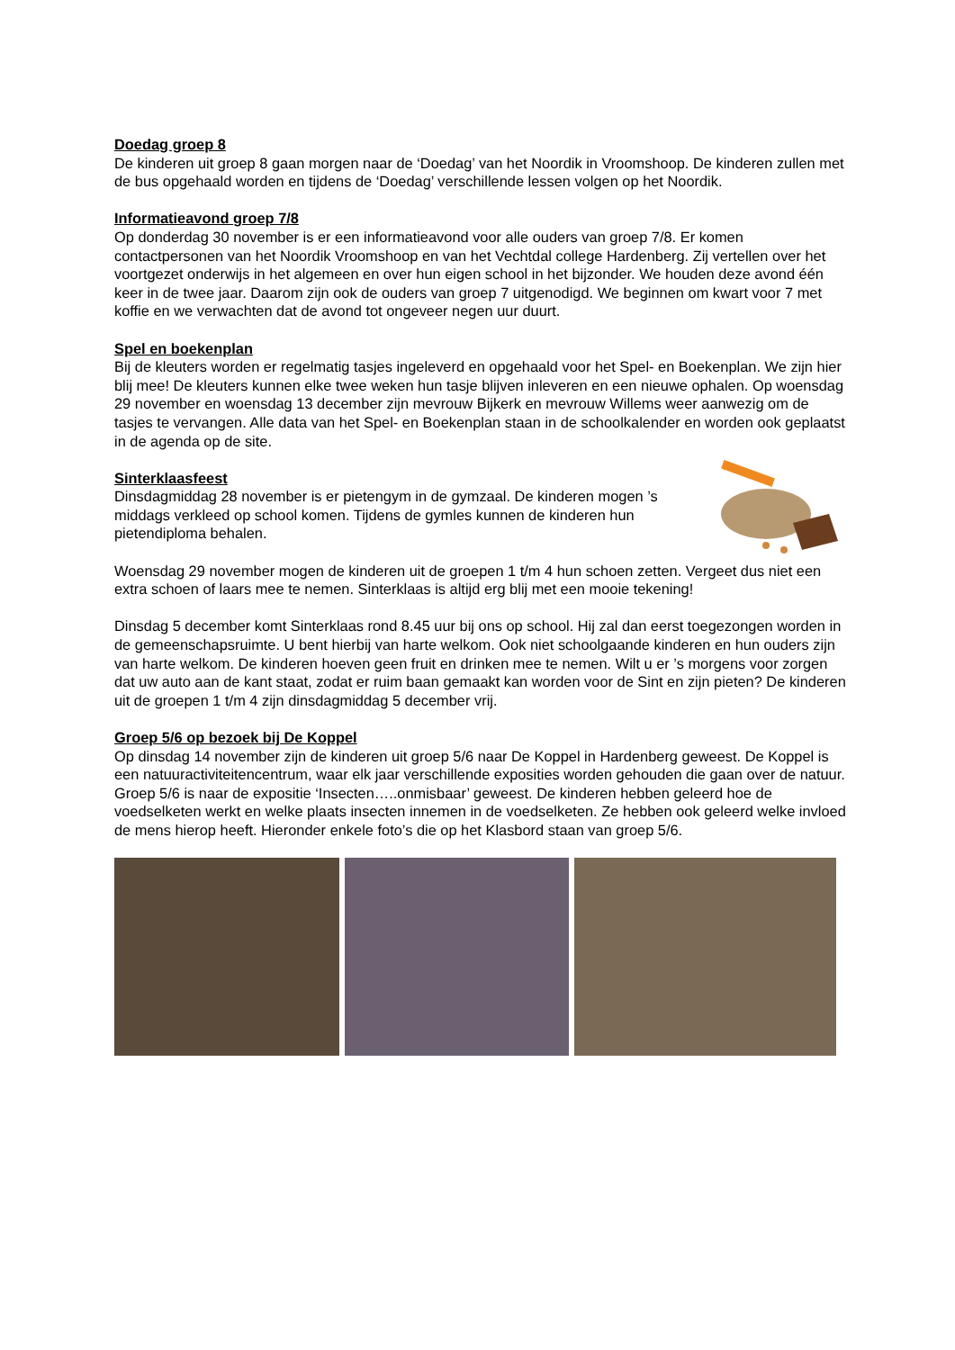Doedag groep 8
De kinderen uit groep 8 gaan morgen naar de ‘Doedag’ van het Noordik in Vroomshoop. De kinderen zullen met de bus opgehaald worden en tijdens de ‘Doedag’ verschillende lessen volgen op het Noordik.
Informatieavond groep 7/8
Op donderdag 30 november is er een informatieavond voor alle ouders van groep 7/8. Er komen contactpersonen van het Noordik Vroomshoop en van het Vechtdal college Hardenberg. Zij vertellen over het voortgezet onderwijs in het algemeen en over hun eigen school in het bijzonder. We houden deze avond één keer in de twee jaar. Daarom zijn ook de ouders van groep 7 uitgenodigd. We beginnen om kwart voor 7 met koffie en we verwachten dat de avond tot ongeveer negen uur duurt.
Spel en boekenplan
Bij de kleuters worden er regelmatig tasjes ingeleverd en opgehaald voor het Spel- en Boekenplan. We zijn hier blij mee! De kleuters kunnen elke twee weken hun tasje blijven inleveren en een nieuwe ophalen. Op woensdag 29 november en woensdag 13 december zijn mevrouw Bijkerk en mevrouw Willems weer aanwezig om de tasjes te vervangen. Alle data van het Spel- en Boekenplan staan in de schoolkalender en worden ook geplaatst in de agenda op de site.
Sinterklaasfeest
Dinsdagmiddag 28 november is er pietengym in de gymzaal. De kinderen mogen ’s middags verkleed op school komen. Tijdens de gymles kunnen de kinderen hun pietendiploma behalen.
Woensdag 29 november mogen de kinderen uit de groepen 1 t/m 4 hun schoen zetten. Vergeet dus niet een extra schoen of laars mee te nemen. Sinterklaas is altijd erg blij met een mooie tekening!
Dinsdag 5 december komt Sinterklaas rond 8.45 uur bij ons op school. Hij zal dan eerst toegezongen worden in de gemeenschapsruimte. U bent hierbij van harte welkom. Ook niet schoolgaande kinderen en hun ouders zijn van harte welkom. De kinderen hoeven geen fruit en drinken mee te nemen. Wilt u er ’s morgens voor zorgen dat uw auto aan de kant staat, zodat er ruim baan gemaakt kan worden voor de Sint en zijn pieten? De kinderen uit de groepen 1 t/m 4 zijn dinsdagmiddag 5 december vrij.
Groep 5/6 op bezoek bij De Koppel
Op dinsdag 14 november zijn de kinderen uit groep 5/6 naar De Koppel in Hardenberg geweest. De Koppel is een natuuractiviteitencentrum, waar elk jaar verschillende exposities worden gehouden die gaan over de natuur. Groep 5/6 is naar de expositie ‘Insecten…..onmisbaar’ geweest. De kinderen hebben geleerd hoe de voedselketen werkt en welke plaats insecten innemen in de voedselketen. Ze hebben ook geleerd welke invloed de mens hierop heeft. Hieronder enkele foto’s die op het Klasbord staan van groep 5/6.